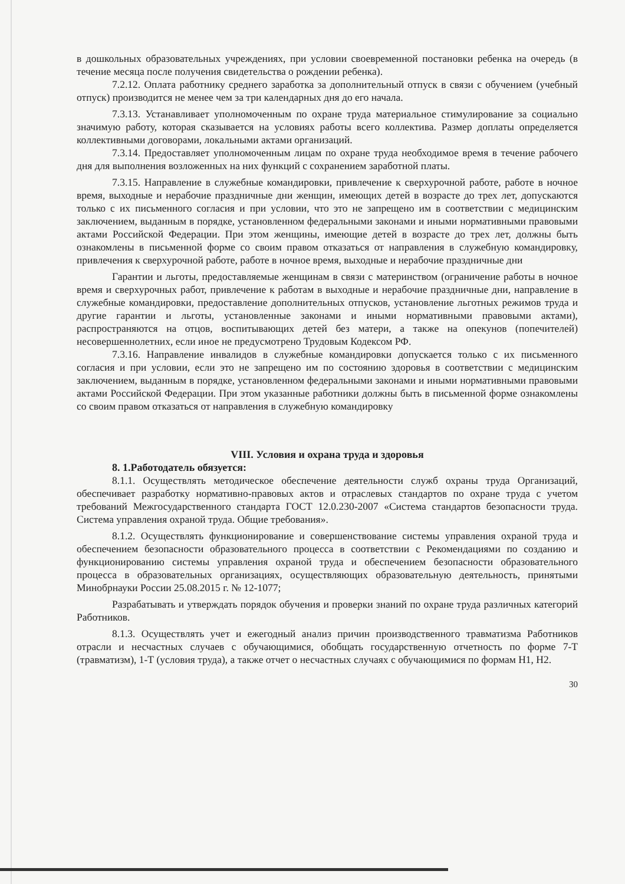в дошкольных образовательных учреждениях, при условии своевременной постановки ребенка на очередь (в течение месяца после получения свидетельства о рождении ребенка).
7.2.12. Оплата работнику среднего заработка за дополнительный отпуск в связи с обучением (учебный отпуск) производится не менее чем за три календарных дня до его начала.
7.3.13. Устанавливает уполномоченным по охране труда материальное стимулирование за социально значимую работу, которая сказывается на условиях работы всего коллектива. Размер доплаты определяется коллективными договорами, локальными актами организаций.
7.3.14. Предоставляет уполномоченным лицам по охране труда необходимое время в течение рабочего дня для выполнения возложенных на них функций с сохранением заработной платы.
7.3.15. Направление в служебные командировки, привлечение к сверхурочной работе, работе в ночное время, выходные и нерабочие праздничные дни женщин, имеющих детей в возрасте до трех лет, допускаются только с их письменного согласия и при условии, что это не запрещено им в соответствии с медицинским заключением, выданным в порядке, установленном федеральными законами и иными нормативными правовыми актами Российской Федерации. При этом женщины, имеющие детей в возрасте до трех лет, должны быть ознакомлены в письменной форме со своим правом отказаться от направления в служебную командировку, привлечения к сверхурочной работе, работе в ночное время, выходные и нерабочие праздничные дни
Гарантии и льготы, предоставляемые женщинам в связи с материнством (ограничение работы в ночное время и сверхурочных работ, привлечение к работам в выходные и нерабочие праздничные дни, направление в служебные командировки, предоставление дополнительных отпусков, установление льготных режимов труда и другие гарантии и льготы, установленные законами и иными нормативными правовыми актами), распространяются на отцов, воспитывающих детей без матери, а также на опекунов (попечителей) несовершеннолетних, если иное не предусмотрено Трудовым Кодексом РФ.
7.3.16. Направление инвалидов в служебные командировки допускается только с их письменного согласия и при условии, если это не запрещено им по состоянию здоровья в соответствии с медицинским заключением, выданным в порядке, установленном федеральными законами и иными нормативными правовыми актами Российской Федерации. При этом указанные работники должны быть в письменной форме ознакомлены со своим правом отказаться от направления в служебную командировку
VIII. Условия и охрана труда и здоровья
8. 1.Работодатель обязуется:
8.1.1. Осуществлять методическое обеспечение деятельности служб охраны труда Организаций, обеспечивает разработку нормативно-правовых актов и отраслевых стандартов по охране труда с учетом требований Межгосударственного стандарта ГОСТ 12.0.230-2007 «Система стандартов безопасности труда. Система управления охраной труда. Общие требования».
8.1.2. Осуществлять функционирование и совершенствование системы управления охраной труда и обеспечением безопасности образовательного процесса в соответствии с Рекомендациями по созданию и функционированию системы управления охраной труда и обеспечением безопасности образовательного процесса в образовательных организациях, осуществляющих образовательную деятельность, принятыми Минобрнауки России 25.08.2015 г. № 12-1077;
Разрабатывать и утверждать порядок обучения и проверки знаний по охране труда различных категорий Работников.
8.1.3. Осуществлять учет и ежегодный анализ причин производственного травматизма Работников отрасли и несчастных случаев с обучающимися, обобщать государственную отчетность по форме 7-Т (травматизм), 1-Т (условия труда), а также отчет о несчастных случаях с обучающимися по формам Н1, Н2.
30